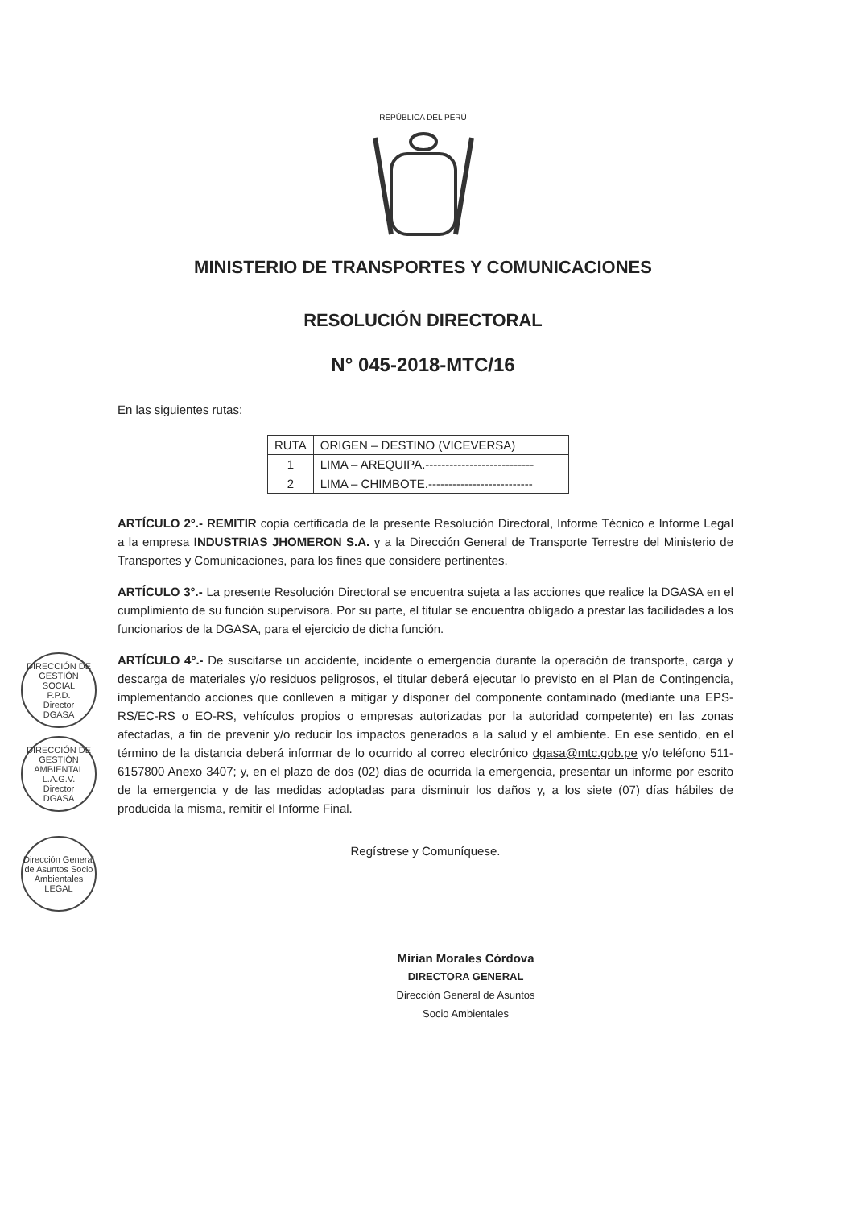REPÚBLICA DEL PERÚ
MINISTERIO DE TRANSPORTES Y COMUNICACIONES
RESOLUCIÓN DIRECTORAL
N° 045-2018-MTC/16
En las siguientes rutas:
| RUTA | ORIGEN – DESTINO (VICEVERSA) |
| --- | --- |
| 1 | LIMA – AREQUIPA.--------------------------- |
| 2 | LIMA – CHIMBOTE.-------------------------- |
ARTÍCULO 2°.- REMITIR copia certificada de la presente Resolución Directoral, Informe Técnico e Informe Legal a la empresa INDUSTRIAS JHOMERON S.A. y a la Dirección General de Transporte Terrestre del Ministerio de Transportes y Comunicaciones, para los fines que considere pertinentes.
ARTÍCULO 3°.- La presente Resolución Directoral se encuentra sujeta a las acciones que realice la DGASA en el cumplimiento de su función supervisora. Por su parte, el titular se encuentra obligado a prestar las facilidades a los funcionarios de la DGASA, para el ejercicio de dicha función.
ARTÍCULO 4°.- De suscitarse un accidente, incidente o emergencia durante la operación de transporte, carga y descarga de materiales y/o residuos peligrosos, el titular deberá ejecutar lo previsto en el Plan de Contingencia, implementando acciones que conlleven a mitigar y disponer del componente contaminado (mediante una EPS-RS/EC-RS o EO-RS, vehículos propios o empresas autorizadas por la autoridad competente) en las zonas afectadas, a fin de prevenir y/o reducir los impactos generados a la salud y el ambiente. En ese sentido, en el término de la distancia deberá informar de lo ocurrido al correo electrónico dgasa@mtc.gob.pe y/o teléfono 511-6157800 Anexo 3407; y, en el plazo de dos (02) días de ocurrida la emergencia, presentar un informe por escrito de la emergencia y de las medidas adoptadas para disminuir los daños y, a los siete (07) días hábiles de producida la misma, remitir el Informe Final.
Regístrese y Comuníquese.
Mirian Morales Córdova
DIRECTORA GENERAL
Dirección General de Asuntos
Socio Ambientales
DIRECCIÓN DE GESTIÓN SOCIAL
P.P.D.
Director
DGASA
DIRECCIÓN DE GESTIÓN AMBIENTAL
L.A.G.V.
Director
DGASA
Dirección General de Asuntos Socio Ambientales
LEGAL